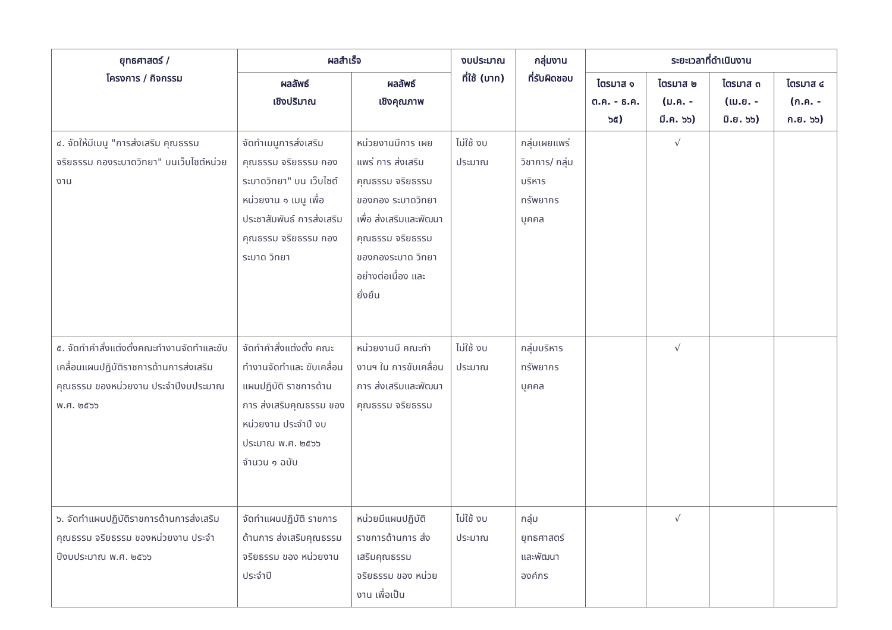| ยุทธศาสตร์ / โครงการ / กิจกรรม | ผลสำเร็จ | | งบประมาณ ที่ใช้ (บาท) | กลุ่มงาน ที่รับผิดชอบ | ระยะเวลาที่ดำเนินงาน | | | |
| --- | --- | --- | --- | --- | --- | --- | --- | --- |
| | ผลลัพธ์ เชิงปริมาณ | ผลลัพธ์ เชิงคุณภาพ | | | ไตรมาส ๑ ต.ค. - ธ.ค. ๖๕) | ไตรมาส ๒ (ม.ค. - มี.ค. ๖๖) | ไตรมาส ๓ (เม.ย. - มิ.ย. ๖๖) | ไตรมาส ๔ (ก.ค. - ก.ย. ๖๖) |
| ๔. จัดให้มีเมนู "การส่งเสริม คุณธรรม จริยธรรม กองระบาดวิทยา" บนเว็บไซต์หน่วยงาน | จัดทำเมนูการส่งเสริม คุณธรรม จริยธรรม กองระบาดวิทยา" บน เว็บไซต์หน่วยงาน ๑ เมนู เพื่อประชาสัมพันธ์ การส่งเสริม คุณธรรม จริยธรรม กองระบาด วิทยา | หน่วยงานมีการ เผยแพร่ การ ส่งเสริม คุณธรรม จริยธรรมของกอง ระบาดวิทยา เพื่อ ส่งเสริมและพัฒนา คุณธรรม จริยธรรม ของกองระบาด วิทยาอย่างต่อเนื่อง และยั่งยืน | ไม่ใช้ งบประมาณ | กลุ่มเผยแพร่ วิชาการ/ กลุ่มบริหาร ทรัพยากร บุคคล | | √ | | |
| ๕. จัดทำคำสั่งแต่งตั้งคณะทำงานจัดทำและขับเคลื่อนแผนปฏิบัติราชการด้านการส่งเสริมคุณธรรม ของหน่วยงาน ประจำปีงบประมาณ พ.ศ. ๒๕๖๖ | จัดทำคำสั่งแต่งตั้ง คณะทำงานจัดทำและ ขับเคลื่อนแผนปฏิบัติ ราชการด้านการ ส่งเสริมคุณธรรม ของหน่วยงาน ประจำปี งบประมาณ พ.ศ. ๒๕๖๖ จำนวน ๑ ฉบับ | หน่วยงานมี คณะทำงานฯ ใน การขับเคลื่อนการ ส่งเสริมและพัฒนา คุณธรรม จริยธรรม | ไม่ใช้ งบประมาณ | กลุ่มบริหาร ทรัพยากร บุคคล | | √ | | |
| ๖. จัดทำแผนปฏิบัติราชการด้านการส่งเสริมคุณธรรม จริยธรรม ของหน่วยงาน ประจำปีงบประมาณ พ.ศ. ๒๕๖๖ | จัดทำแผนปฏิบัติ ราชการด้านการ ส่งเสริมคุณธรรม จริยธรรม ของ หน่วยงาน ประจำปี | หน่วยมีแผนปฏิบัติ ราชการด้านการ ส่งเสริมคุณธรรม จริยธรรม ของ หน่วยงาน เพื่อเป็น | ไม่ใช้ งบประมาณ | กลุ่ม ยุทธศาสตร์ และพัฒนา องค์กร | | √ | | |